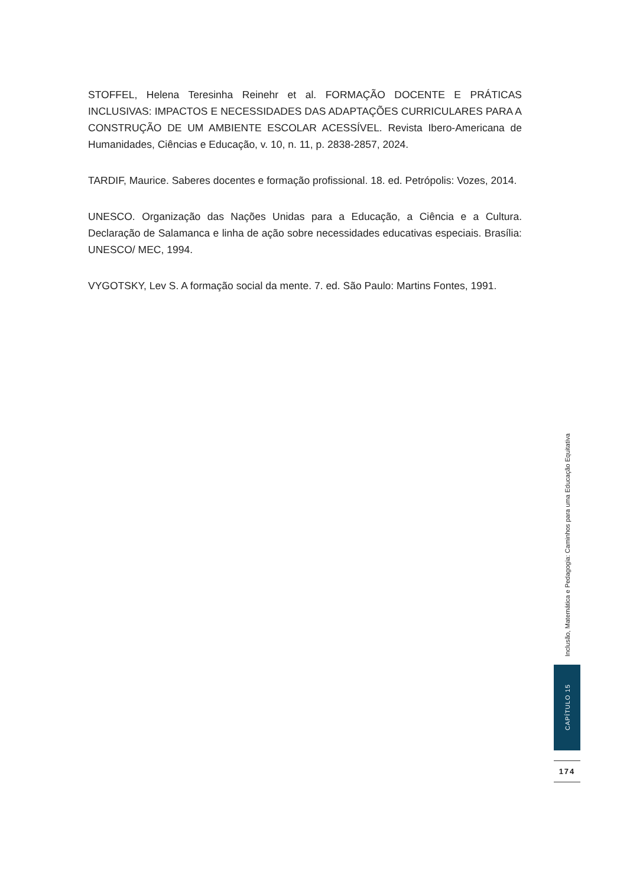STOFFEL, Helena Teresinha Reinehr et al. FORMAÇÃO DOCENTE E PRÁTICAS INCLUSIVAS: IMPACTOS E NECESSIDADES DAS ADAPTAÇÕES CURRICULARES PARA A CONSTRUÇÃO DE UM AMBIENTE ESCOLAR ACESSÍVEL. Revista Ibero-Americana de Humanidades, Ciências e Educação, v. 10, n. 11, p. 2838-2857, 2024.
TARDIF, Maurice. Saberes docentes e formação profissional. 18. ed. Petrópolis: Vozes, 2014.
UNESCO. Organização das Nações Unidas para a Educação, a Ciência e a Cultura. Declaração de Salamanca e linha de ação sobre necessidades educativas especiais. Brasília: UNESCO/ MEC, 1994.
VYGOTSKY, Lev S. A formação social da mente. 7. ed. São Paulo: Martins Fontes, 1991.
Inclusão, Matemática e Pedagogia: Caminhos para uma Educação Equitativa
CAPÍTULO 15
174